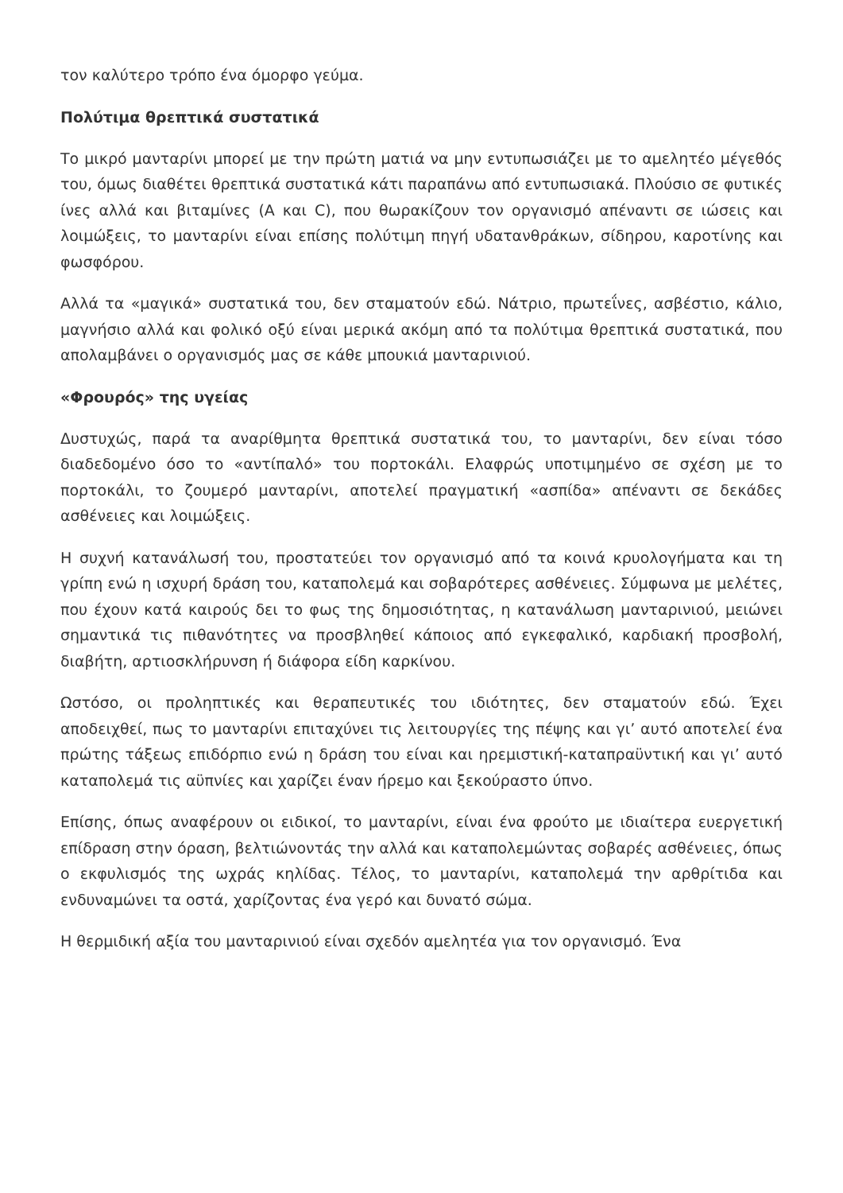τον καλύτερο τρόπο ένα όμορφο γεύμα.
Πολύτιμα θρεπτικά συστατικά
Το μικρό μανταρίνι μπορεί με την πρώτη ματιά να μην εντυπωσιάζει με το αμελητέο μέγεθός του, όμως διαθέτει θρεπτικά συστατικά κάτι παραπάνω από εντυπωσιακά. Πλούσιο σε φυτικές ίνες αλλά και βιταμίνες (A και C), που θωρακίζουν τον οργανισμό απέναντι σε ιώσεις και λοιμώξεις, το μανταρίνι είναι επίσης πολύτιμη πηγή υδατανθράκων, σίδηρου, καροτίνης και φωσφόρου.
Αλλά τα «μαγικά» συστατικά του, δεν σταματούν εδώ. Νάτριο, πρωτεΐνες, ασβέστιο, κάλιο, μαγνήσιο αλλά και φολικό οξύ είναι μερικά ακόμη από τα πολύτιμα θρεπτικά συστατικά, που απολαμβάνει ο οργανισμός μας σε κάθε μπουκιά μανταρινιού.
«Φρουρός» της υγείας
Δυστυχώς, παρά τα αναρίθμητα θρεπτικά συστατικά του, το μανταρίνι, δεν είναι τόσο διαδεδομένο όσο το «αντίπαλό» του πορτοκάλι. Ελαφρώς υποτιμημένο σε σχέση με το πορτοκάλι, το ζουμερό μανταρίνι, αποτελεί πραγματική «ασπίδα» απέναντι σε δεκάδες ασθένειες και λοιμώξεις.
Η συχνή κατανάλωσή του, προστατεύει τον οργανισμό από τα κοινά κρυολογήματα και τη γρίπη ενώ η ισχυρή δράση του, καταπολεμά και σοβαρότερες ασθένειες. Σύμφωνα με μελέτες, που έχουν κατά καιρούς δει το φως της δημοσιότητας, η κατανάλωση μανταρινιού, μειώνει σημαντικά τις πιθανότητες να προσβληθεί κάποιος από εγκεφαλικό, καρδιακή προσβολή, διαβήτη, αρτιοσκλήρυνση ή διάφορα είδη καρκίνου.
Ωστόσο, οι προληπτικές και θεραπευτικές του ιδιότητες, δεν σταματούν εδώ. Έχει αποδειχθεί, πως το μανταρίνι επιταχύνει τις λειτουργίες της πέψης και γι’ αυτό αποτελεί ένα πρώτης τάξεως επιδόρπιο ενώ η δράση του είναι και ηρεμιστική-καταπραϋντική και γι’ αυτό καταπολεμά τις αϋπνίες και χαρίζει έναν ήρεμο και ξεκούραστο ύπνο.
Επίσης, όπως αναφέρουν οι ειδικοί, το μανταρίνι, είναι ένα φρούτο με ιδιαίτερα ευεργετική επίδραση στην όραση, βελτιώνοντάς την αλλά και καταπολεμώντας σοβαρές ασθένειες, όπως ο εκφυλισμός της ωχράς κηλίδας. Τέλος, το μανταρίνι, καταπολεμά την αρθρίτιδα και ενδυναμώνει τα οστά, χαρίζοντας ένα γερό και δυνατό σώμα.
Η θερμιδική αξία του μανταρινιού είναι σχεδόν αμελητέα για τον οργανισμό. Ένα